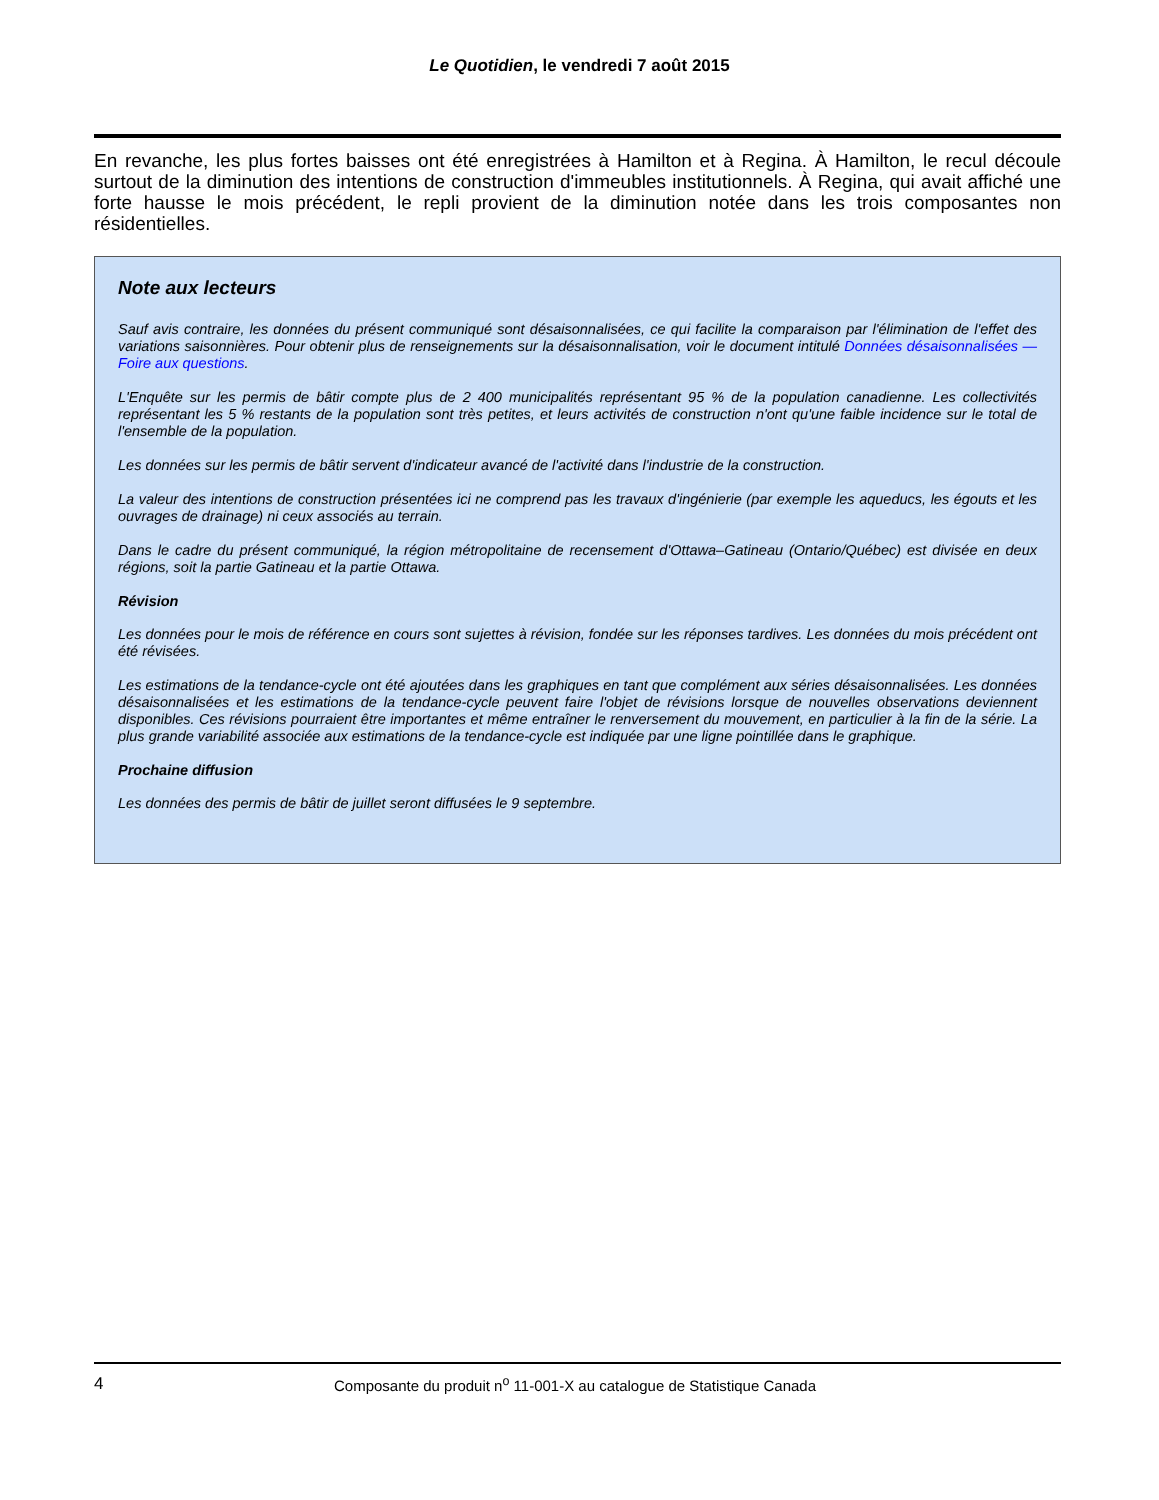Le Quotidien, le vendredi 7 août 2015
En revanche, les plus fortes baisses ont été enregistrées à Hamilton et à Regina. À Hamilton, le recul découle surtout de la diminution des intentions de construction d'immeubles institutionnels. À Regina, qui avait affiché une forte hausse le mois précédent, le repli provient de la diminution notée dans les trois composantes non résidentielles.
Note aux lecteurs
Sauf avis contraire, les données du présent communiqué sont désaisonnalisées, ce qui facilite la comparaison par l'élimination de l'effet des variations saisonnières. Pour obtenir plus de renseignements sur la désaisonnalisation, voir le document intitulé Données désaisonnalisées — Foire aux questions.
L'Enquête sur les permis de bâtir compte plus de 2 400 municipalités représentant 95 % de la population canadienne. Les collectivités représentant les 5 % restants de la population sont très petites, et leurs activités de construction n'ont qu'une faible incidence sur le total de l'ensemble de la population.
Les données sur les permis de bâtir servent d'indicateur avancé de l'activité dans l'industrie de la construction.
La valeur des intentions de construction présentées ici ne comprend pas les travaux d'ingénierie (par exemple les aqueducs, les égouts et les ouvrages de drainage) ni ceux associés au terrain.
Dans le cadre du présent communiqué, la région métropolitaine de recensement d'Ottawa–Gatineau (Ontario/Québec) est divisée en deux régions, soit la partie Gatineau et la partie Ottawa.
Révision
Les données pour le mois de référence en cours sont sujettes à révision, fondée sur les réponses tardives. Les données du mois précédent ont été révisées.
Les estimations de la tendance-cycle ont été ajoutées dans les graphiques en tant que complément aux séries désaisonnalisées. Les données désaisonnalisées et les estimations de la tendance-cycle peuvent faire l'objet de révisions lorsque de nouvelles observations deviennent disponibles. Ces révisions pourraient être importantes et même entraîner le renversement du mouvement, en particulier à la fin de la série. La plus grande variabilité associée aux estimations de la tendance-cycle est indiquée par une ligne pointillée dans le graphique.
Prochaine diffusion
Les données des permis de bâtir de juillet seront diffusées le 9 septembre.
4 Composante du produit n<sup>o</sup> 11-001-X au catalogue de Statistique Canada